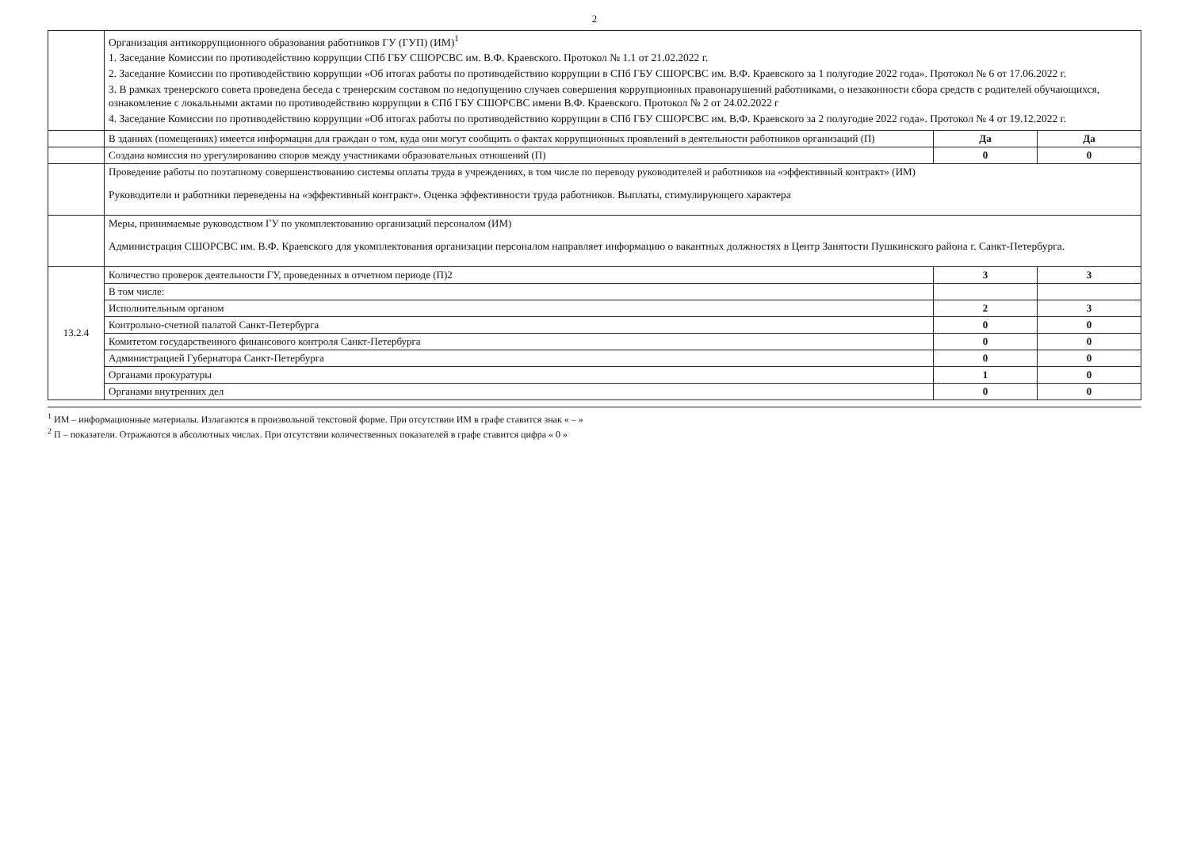2
| | Организация антикоррупционного образования работников ГУ (ГУП) (ИМ)<sup>1</sup> 1. Заседание Комиссии по противодействию коррупции СПб ГБУ СШОРСВС им. В.Ф. Краевского. Протокол № 1.1 от 21.02.2022 г. 2. Заседание Комиссии по противодействию коррупции «Об итогах работы по противодействию коррупции в СПб ГБУ СШОРСВС им. В.Ф. Краевского за 1 полугодие 2022 года». Протокол № 6 от 17.06.2022 г. 3. В рамках тренерского совета проведена беседа с тренерским составом по недопущению случаев совершения коррупционных правонарушений работниками, о незаконности сбора средств с родителей обучающихся, ознакомление с локальными актами по противодействию коррупции в СПб ГБУ СШОРСВС имени В.Ф. Краевского. Протокол № 2 от 24.02.2022 г 4. Заседание Комиссии по противодействию коррупции «Об итогах работы по противодействию коррупции в СПб ГБУ СШОРСВС им. В.Ф. Краевского за 2 полугодие 2022 года». Протокол № 4 от 19.12.2022 г. | | |
| | В зданиях (помещениях) имеется информация для граждан о том, куда они могут сообщить о фактах коррупционных проявлений в деятельности работников организаций (П) | Да | Да |
| | Создана комиссия по урегулированию споров между участниками образовательных отношений (П) | 0 | 0 |
| | Проведение работы по поэтапному совершенствованию системы оплаты труда в учреждениях, в том числе по переводу руководителей и работников на «эффективный контракт» (ИМ) Руководители и работники переведены на «эффективный контракт». Оценка эффективности труда работников. Выплаты, стимулирующего характера | | |
| | Меры, принимаемые руководством ГУ по укомплектованию организаций персоналом (ИМ) Администрация СШОРСВС им. В.Ф. Краевского для укомплектования организации персоналом направляет информацию о вакантных должностях в Центр Занятости Пушкинского района г. Санкт-Петербурга. | | |
| 13.2.4 | Количество проверок деятельности ГУ, проведенных в отчетном периоде (П)2 | 3 | 3 |
| | В том числе: | | |
| | Исполнительным органом | 2 | 3 |
| | Контрольно-счетной палатой Санкт-Петербурга | 0 | 0 |
| | Комитетом государственного финансового контроля Санкт-Петербурга | 0 | 0 |
| | Администрацией Губернатора Санкт-Петербурга | 0 | 0 |
| | Органами прокуратуры | 1 | 0 |
| | Органами внутренних дел | 0 | 0 |
<sup>1</sup> ИМ – информационные материалы. Излагаются в произвольной текстовой форме. При отсутствии ИМ в графе ставится знак « – »
<sup>2</sup> П – показатели. Отражаются в абсолютных числах. При отсутствии количественных показателей в графе ставится цифра « 0 »